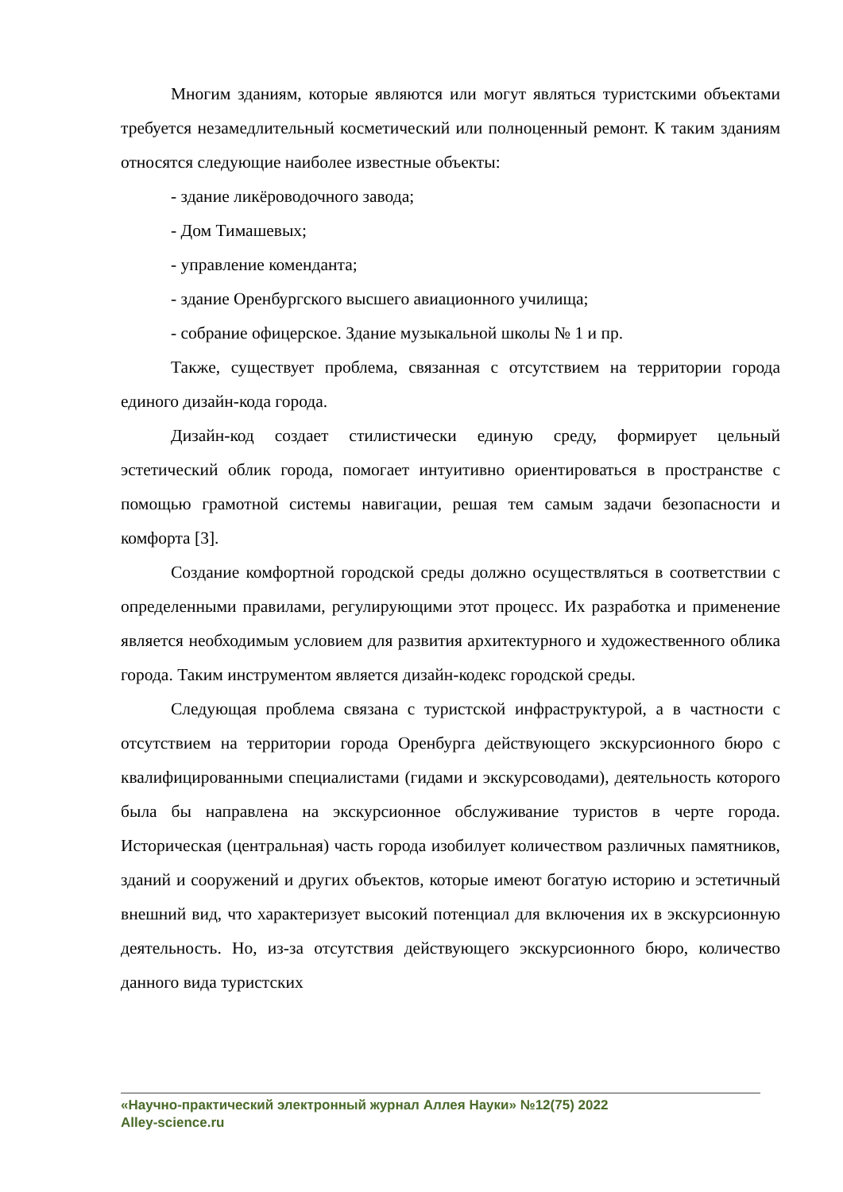Многим зданиям, которые являются или могут являться туристскими объектами требуется незамедлительный косметический или полноценный ремонт. К таким зданиям относятся следующие наиболее известные объекты:
- здание ликёроводочного завода;
- Дом Тимашевых;
- управление коменданта;
- здание Оренбургского высшего авиационного училища;
- собрание офицерское. Здание музыкальной школы № 1 и пр.
Также, существует проблема, связанная с отсутствием на территории города единого дизайн-кода города.
Дизайн-код создает стилистически единую среду, формирует цельный эстетический облик города, помогает интуитивно ориентироваться в пространстве с помощью грамотной системы навигации, решая тем самым задачи безопасности и комфорта [3].
Создание комфортной городской среды должно осуществляться в соответствии с определенными правилами, регулирующими этот процесс. Их разработка и применение является необходимым условием для развития архитектурного и художественного облика города. Таким инструментом является дизайн-кодекс городской среды.
Следующая проблема связана с туристской инфраструктурой, а в частности с отсутствием на территории города Оренбурга действующего экскурсионного бюро с квалифицированными специалистами (гидами и экскурсоводами), деятельность которого была бы направлена на экскурсионное обслуживание туристов в черте города. Историческая (центральная) часть города изобилует количеством различных памятников, зданий и сооружений и других объектов, которые имеют богатую историю и эстетичный внешний вид, что характеризует высокий потенциал для включения их в экскурсионную деятельность. Но, из-за отсутствия действующего экскурсионного бюро, количество данного вида туристских
«Научно-практический электронный журнал Аллея Науки» №12(75) 2022
Alley-science.ru